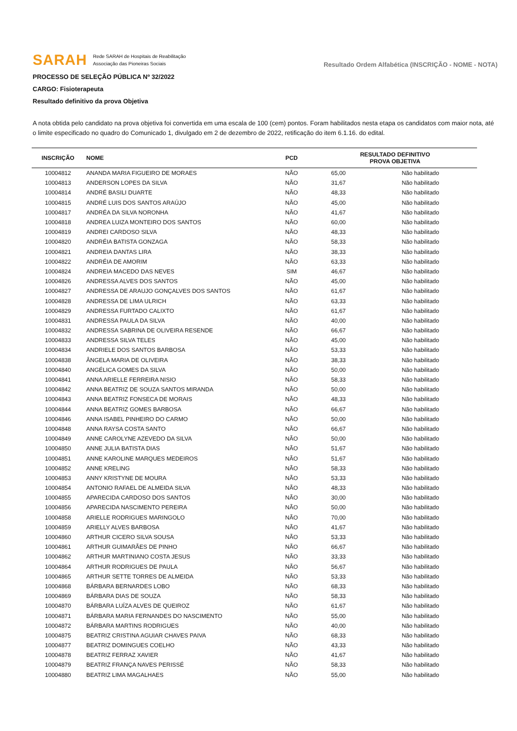SARAH
Rede SARAH de Hospitais de Reabilitação
Associação das Pioneiras Sociais
Resultado Ordem Alfabética (INSCRIÇÃO - NOME - NOTA)
PROCESSO DE SELEÇÃO PÚBLICA Nº 32/2022
CARGO: Fisioterapeuta
Resultado definitivo da prova Objetiva
A nota obtida pelo candidato na prova objetiva foi convertida em uma escala de 100 (cem) pontos. Foram habilitados nesta etapa os candidatos com maior nota, até o limite especificado no quadro do Comunicado 1, divulgado em 2 de dezembro de 2022, retificação do item 6.1.16. do edital.
| INSCRIÇÃO | NOME | PCD | RESULTADO DEFINITIVO PROVA OBJETIVA | |
| --- | --- | --- | --- | --- |
| 10004812 | ANANDA MARIA FIGUEIRO DE MORAES | NÃO | 65,00 | Não habilitado |
| 10004813 | ANDERSON LOPES DA SILVA | NÃO | 31,67 | Não habilitado |
| 10004814 | ANDRÉ BASILI DUARTE | NÃO | 48,33 | Não habilitado |
| 10004815 | ANDRÉ LUIS DOS SANTOS ARAÚJO | NÃO | 45,00 | Não habilitado |
| 10004817 | ANDRÉA DA SILVA NORONHA | NÃO | 41,67 | Não habilitado |
| 10004818 | ANDREA LUIZA MONTEIRO DOS SANTOS | NÃO | 60,00 | Não habilitado |
| 10004819 | ANDREI CARDOSO SILVA | NÃO | 48,33 | Não habilitado |
| 10004820 | ANDRÉIA BATISTA GONZAGA | NÃO | 58,33 | Não habilitado |
| 10004821 | ANDREIA DANTAS LIRA | NÃO | 38,33 | Não habilitado |
| 10004822 | ANDRÉIA DE AMORIM | NÃO | 63,33 | Não habilitado |
| 10004824 | ANDREIA MACEDO DAS NEVES | SIM | 46,67 | Não habilitado |
| 10004826 | ANDRESSA ALVES DOS SANTOS | NÃO | 45,00 | Não habilitado |
| 10004827 | ANDRESSA DE ARAUJO GONÇALVES DOS SANTOS | NÃO | 61,67 | Não habilitado |
| 10004828 | ANDRESSA DE LIMA ULRICH | NÃO | 63,33 | Não habilitado |
| 10004829 | ANDRESSA FURTADO CALIXTO | NÃO | 61,67 | Não habilitado |
| 10004831 | ANDRESSA PAULA DA SILVA | NÃO | 40,00 | Não habilitado |
| 10004832 | ANDRESSA SABRINA DE OLIVEIRA RESENDE | NÃO | 66,67 | Não habilitado |
| 10004833 | ANDRESSA SILVA TELES | NÃO | 45,00 | Não habilitado |
| 10004834 | ANDRIELE DOS SANTOS BARBOSA | NÃO | 53,33 | Não habilitado |
| 10004838 | ÂNGELA MARIA DE OLIVEIRA | NÃO | 38,33 | Não habilitado |
| 10004840 | ANGÉLICA GOMES DA SILVA | NÃO | 50,00 | Não habilitado |
| 10004841 | ANNA ARIELLE FERREIRA NISIO | NÃO | 58,33 | Não habilitado |
| 10004842 | ANNA BEATRIZ DE SOUZA SANTOS MIRANDA | NÃO | 50,00 | Não habilitado |
| 10004843 | ANNA BEATRIZ FONSECA DE MORAIS | NÃO | 48,33 | Não habilitado |
| 10004844 | ANNA BEATRIZ GOMES BARBOSA | NÃO | 66,67 | Não habilitado |
| 10004846 | ANNA ISABEL PINHEIRO DO CARMO | NÃO | 50,00 | Não habilitado |
| 10004848 | ANNA RAYSA COSTA SANTO | NÃO | 66,67 | Não habilitado |
| 10004849 | ANNE CAROLYNE AZEVEDO DA SILVA | NÃO | 50,00 | Não habilitado |
| 10004850 | ANNE JULIA BATISTA DIAS | NÃO | 51,67 | Não habilitado |
| 10004851 | ANNE KAROLINE MARQUES MEDEIROS | NÃO | 51,67 | Não habilitado |
| 10004852 | ANNE KRELING | NÃO | 58,33 | Não habilitado |
| 10004853 | ANNY KRISTYNE DE MOURA | NÃO | 53,33 | Não habilitado |
| 10004854 | ANTONIO RAFAEL DE ALMEIDA SILVA | NÃO | 48,33 | Não habilitado |
| 10004855 | APARECIDA CARDOSO DOS SANTOS | NÃO | 30,00 | Não habilitado |
| 10004856 | APARECIDA NASCIMENTO PEREIRA | NÃO | 50,00 | Não habilitado |
| 10004858 | ARIELLE RODRIGUES MARINGOLO | NÃO | 70,00 | Não habilitado |
| 10004859 | ARIELLY ALVES BARBOSA | NÃO | 41,67 | Não habilitado |
| 10004860 | ARTHUR CICERO SILVA SOUSA | NÃO | 53,33 | Não habilitado |
| 10004861 | ARTHUR GUIMARÃES DE PINHO | NÃO | 66,67 | Não habilitado |
| 10004862 | ARTHUR MARTINIANO COSTA JESUS | NÃO | 33,33 | Não habilitado |
| 10004864 | ARTHUR RODRIGUES DE PAULA | NÃO | 56,67 | Não habilitado |
| 10004865 | ARTHUR SETTE TORRES DE ALMEIDA | NÃO | 53,33 | Não habilitado |
| 10004868 | BÁRBARA BERNARDES LOBO | NÃO | 68,33 | Não habilitado |
| 10004869 | BÁRBARA DIAS DE SOUZA | NÃO | 58,33 | Não habilitado |
| 10004870 | BÁRBARA LUÍZA ALVES DE QUEIROZ | NÃO | 61,67 | Não habilitado |
| 10004871 | BÁRBARA MARIA FERNANDES DO NASCIMENTO | NÃO | 55,00 | Não habilitado |
| 10004872 | BÁRBARA MARTINS RODRIGUES | NÃO | 40,00 | Não habilitado |
| 10004875 | BEATRIZ CRISTINA AGUIAR CHAVES PAIVA | NÃO | 68,33 | Não habilitado |
| 10004877 | BEATRIZ DOMINGUES COELHO | NÃO | 43,33 | Não habilitado |
| 10004878 | BEATRIZ FERRAZ XAVIER | NÃO | 41,67 | Não habilitado |
| 10004879 | BEATRIZ FRANÇA NAVES PERISSÉ | NÃO | 58,33 | Não habilitado |
| 10004880 | BEATRIZ LIMA MAGALHAES | NÃO | 55,00 | Não habilitado |